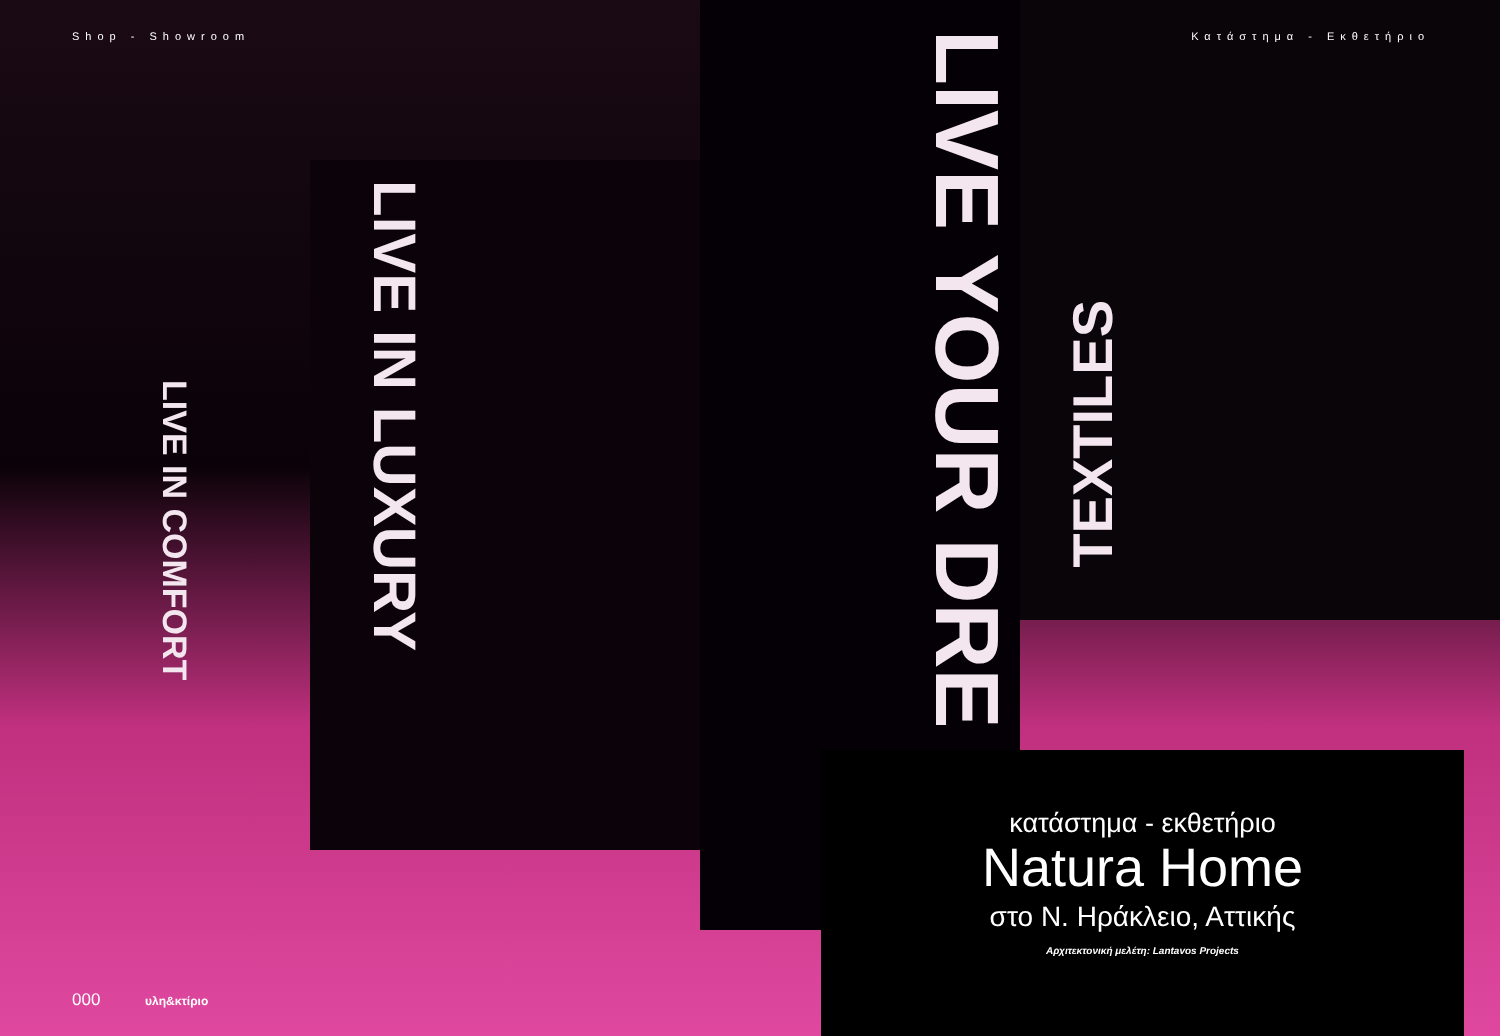Shop - Showroom Κατάστημα - Εκθετήριο
LIVE IN LUXURY
LIVE IN COMFORT
LIVE YOUR DRE
TEXTILES
κατάστημα - εκθετήριο
Natura Home
στο Ν. Ηράκλειο, Αττικής
Αρχιτεκτονική μελέτη: Lantavos Projects
000 υλη&κτίριο